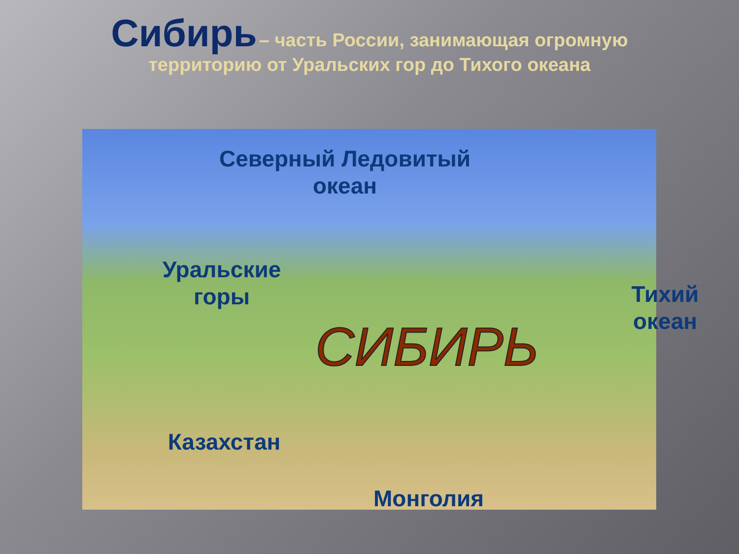Сибирь – часть России, занимающая огромную
территорию от Уральских гор до Тихого океана
Северный Ледовитый
океан
Уральские
горы
СИБИРЬ
Тихий
океан
Казахстан
Монголия